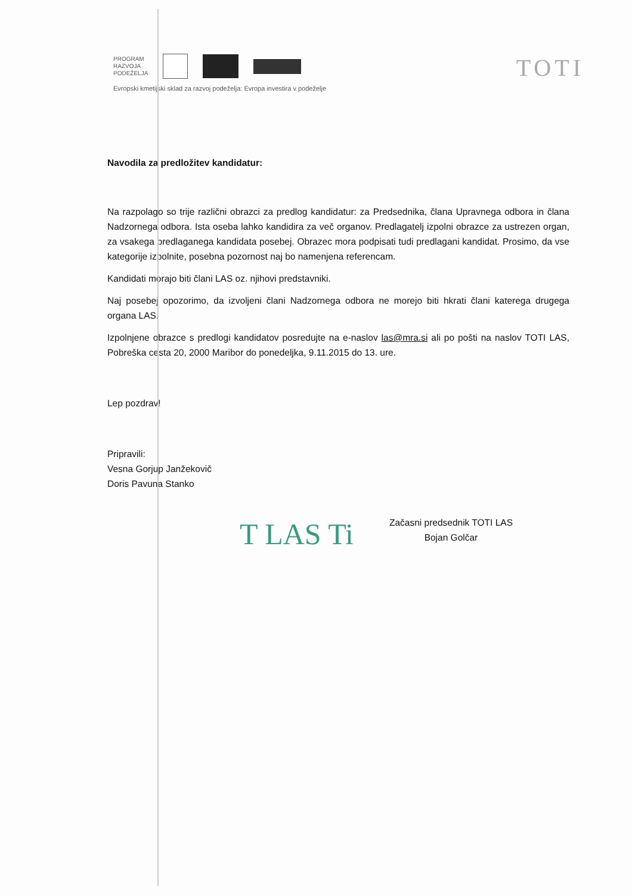PROGRAM
RAZVOJA
PODEŽELJA
Evropski kmetijski sklad za razvoj podeželja: Evropa investira v podeželje
TOTI
Navodila za predložitev kandidatur:
Na razpolago so trije različni obrazci za predlog kandidatur: za Predsednika, člana Upravnega odbora in člana Nadzornega odbora. Ista oseba lahko kandidira za več organov. Predlagatelj izpolni obrazce za ustrezen organ, za vsakega predlaganega kandidata posebej. Obrazec mora podpisati tudi predlagani kandidat. Prosimo, da vse kategorije izpolnite, posebna pozornost naj bo namenjena referencam.
Kandidati morajo biti člani LAS oz. njihovi predstavniki.
Naj posebej opozorimo, da izvoljeni člani Nadzornega odbora ne morejo biti hkrati člani katerega drugega organa LAS.
Izpolnjene obrazce s predlogi kandidatov posredujte na e-naslov las@mra.si ali po pošti na naslov TOTI LAS, Pobreška cesta 20, 2000 Maribor do ponedeljka, 9.11.2015 do 13. ure.
Lep pozdrav!
Pripravili:
Vesna Gorjup Janžekovič
Doris Pavuna Stanko
T LAS Ti
Začasni predsednik TOTI LAS
Bojan Golčar